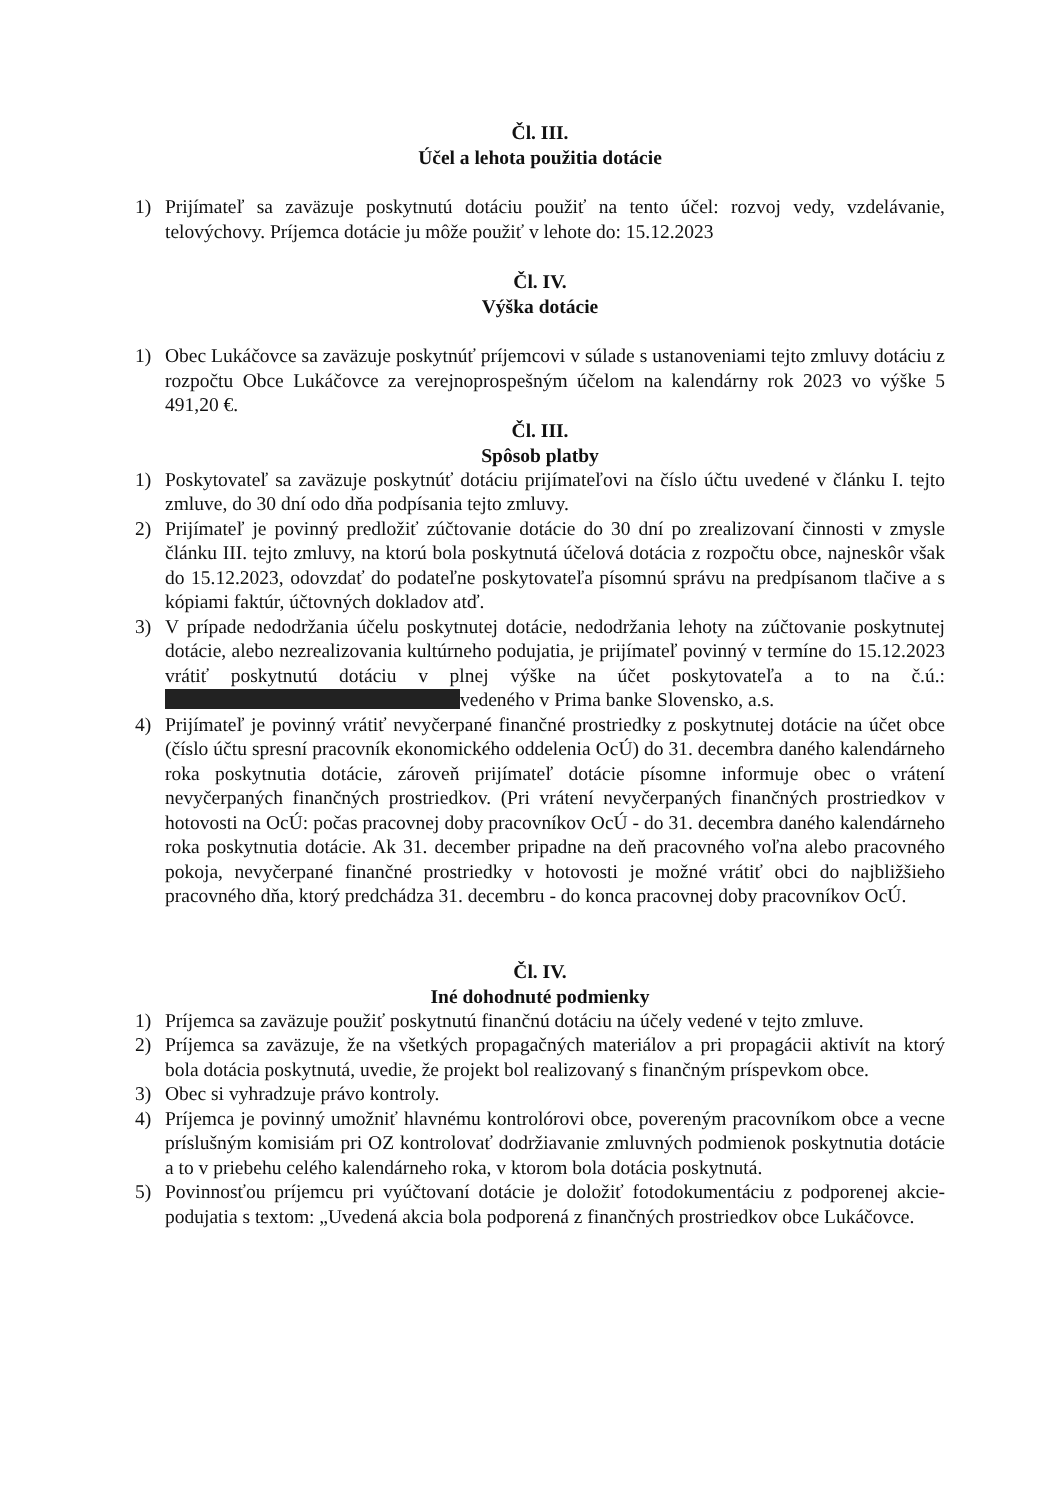Čl. III.
Účel a lehota použitia dotácie
1) Prijímateľ sa zaväzuje poskytnutú dotáciu použiť na tento účel: rozvoj vedy, vzdelávanie, telovýchovy. Príjemca dotácie ju môže použiť v lehote do: 15.12.2023
Čl. IV.
Výška dotácie
1) Obec Lukáčovce sa zaväzuje poskytnúť príjemcovi v súlade s ustanoveniami tejto zmluvy dotáciu z rozpočtu Obce Lukáčovce za verejnoprospešným účelom na kalendárny rok 2023 vo výške 5 491,20 €.
Čl. III.
Spôsob platby
1) Poskytovateľ sa zaväzuje poskytnúť dotáciu prijímateľovi na číslo účtu uvedené v článku I. tejto zmluve, do 30 dní odo dňa podpísania tejto zmluvy.
2) Prijímateľ je povinný predložiť zúčtovanie dotácie do 30 dní po zrealizovaní činnosti v zmysle článku III. tejto zmluvy, na ktorú bola poskytnutá účelová dotácia z rozpočtu obce, najneskôr však do 15.12.2023, odovzdať do podateľne poskytovateľa písomnú správu na predpísanom tlačive a s kópiami faktúr, účtovných dokladov atď.
3) V prípade nedodržania účelu poskytnutej dotácie, nedodržania lehoty na zúčtovanie poskytnutej dotácie, alebo nezrealizovania kultúrneho podujatia, je prijímateľ povinný v termíne do 15.12.2023 vrátiť poskytnutú dotáciu v plnej výške na účet poskytovateľa a to na č.ú.: vedeného v Prima banke Slovensko, a.s.
4) Prijímateľ je povinný vrátiť nevyčerpané finančné prostriedky z poskytnutej dotácie na účet obce (číslo účtu spresní pracovník ekonomického oddelenia OcÚ) do 31. decembra daného kalendárneho roka poskytnutia dotácie, zároveň prijímateľ dotácie písomne informuje obec o vrátení nevyčerpaných finančných prostriedkov. (Pri vrátení nevyčerpaných finančných prostriedkov v hotovosti na OcÚ: počas pracovnej doby pracovníkov OcÚ - do 31. decembra daného kalendárneho roka poskytnutia dotácie. Ak 31. december pripadne na deň pracovného voľna alebo pracovného pokoja, nevyčerpané finančné prostriedky v hotovosti je možné vrátiť obci do najbližšieho pracovného dňa, ktorý predchádza 31. decembru - do konca pracovnej doby pracovníkov OcÚ.
Čl. IV.
Iné dohodnuté podmienky
1) Príjemca sa zaväzuje použiť poskytnutú finančnú dotáciu na účely vedené v tejto zmluve.
2) Príjemca sa zaväzuje, že na všetkých propagačných materiálov a pri propagácii aktivít na ktorý bola dotácia poskytnutá, uvedie, že projekt bol realizovaný s finančným príspevkom obce.
3) Obec si vyhradzuje právo kontroly.
4) Príjemca je povinný umožniť hlavnému kontrolórovi obce, povereným pracovníkom obce a vecne príslušným komisiám pri OZ kontrolovať dodržiavanie zmluvných podmienok poskytnutia dotácie a to v priebehu celého kalendárneho roka, v ktorom bola dotácia poskytnutá.
5) Povinnosťou príjemcu pri vyúčtovaní dotácie je doložiť fotodokumentáciu z podporenej akcie-podujatia s textom: „Uvedená akcia bola podporená z finančných prostriedkov obce Lukáčovce.